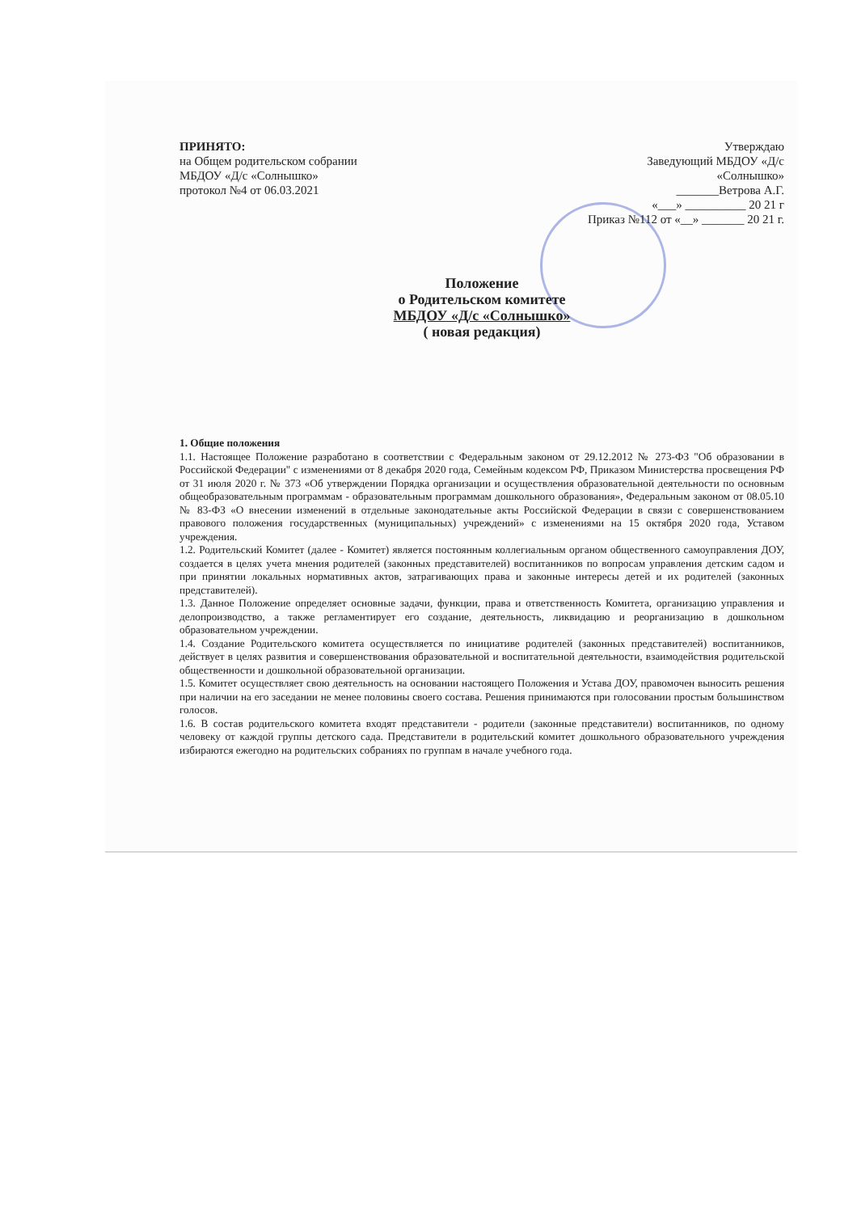ПРИНЯТО:
на Общем родительском собрании
МБДОУ «Д/с «Солнышко»
протокол №4 от 06.03.2021
Утверждаю
Заведующий МБДОУ «Д/с
«Солнышко»
_______Ветрова А.Г.
«___» __________ 20 21 г
Приказ №112 от «__» _______ 20 21 г.
Положение
о Родительском комитете
МБДОУ «Д/с «Солнышко»
( новая редакция)
1. Общие положения
1.1. Настоящее Положение разработано в соответствии с Федеральным законом от 29.12.2012 № 273-ФЗ "Об образовании в Российской Федерации" с изменениями от 8 декабря 2020 года, Семейным кодексом РФ, Приказом Министерства просвещения РФ от 31 июля 2020 г. № 373 «Об утверждении Порядка организации и осуществления образовательной деятельности по основным общеобразовательным программам - образовательным программам дошкольного образования», Федеральным законом от 08.05.10 № 83-ФЗ «О внесении изменений в отдельные законодательные акты Российской Федерации в связи с совершенствованием правового положения государственных (муниципальных) учреждений» с изменениями на 15 октября 2020 года, Уставом учреждения.
1.2. Родительский Комитет (далее - Комитет) является постоянным коллегиальным органом общественного самоуправления ДОУ, создается в целях учета мнения родителей (законных представителей) воспитанников по вопросам управления детским садом и при принятии локальных нормативных актов, затрагивающих права и законные интересы детей и их родителей (законных представителей).
1.3. Данное Положение определяет основные задачи, функции, права и ответственность Комитета, организацию управления и делопроизводство, а также регламентирует его создание, деятельность, ликвидацию и реорганизацию в дошкольном образовательном учреждении.
1.4. Создание Родительского комитета осуществляется по инициативе родителей (законных представителей) воспитанников, действует в целях развития и совершенствования образовательной и воспитательной деятельности, взаимодействия родительской общественности и дошкольной образовательной организации.
1.5. Комитет осуществляет свою деятельность на основании настоящего Положения и Устава ДОУ, правомочен выносить решения при наличии на его заседании не менее половины своего состава. Решения принимаются при голосовании простым большинством голосов.
1.6. В состав родительского комитета входят представители - родители (законные представители) воспитанников, по одному человеку от каждой группы детского сада. Представители в родительский комитет дошкольного образовательного учреждения избираются ежегодно на родительских собраниях по группам в начале учебного года.